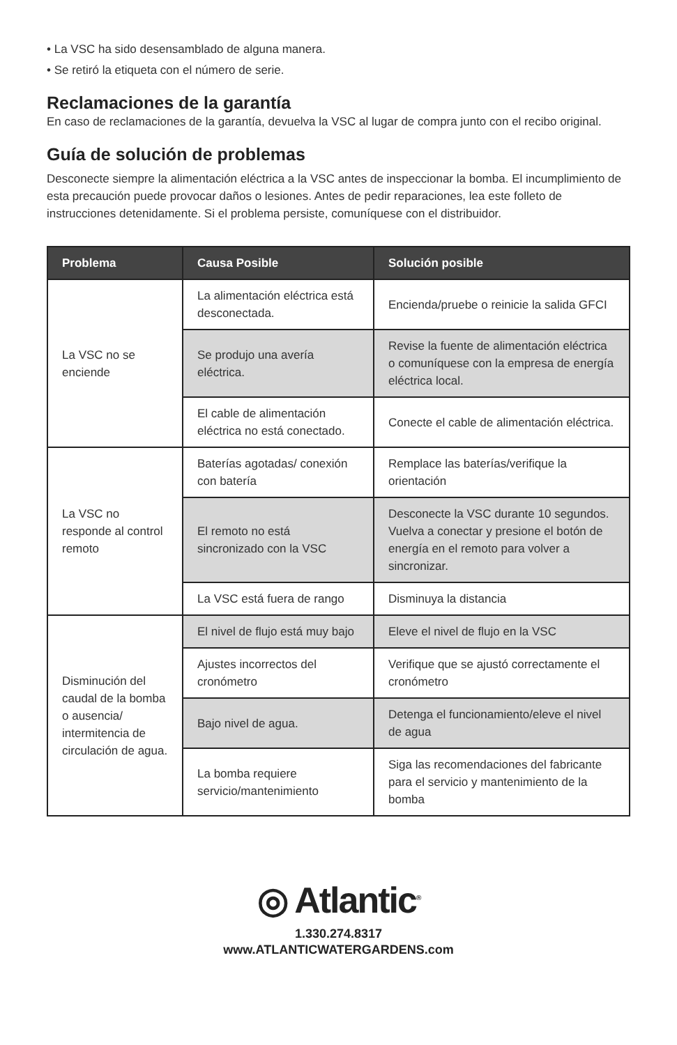• La VSC ha sido desensamblado de alguna manera.
• Se retiró la etiqueta con el número de serie.
Reclamaciones de la garantía
En caso de reclamaciones de la garantía, devuelva la VSC al lugar de compra junto con el recibo original.
Guía de solución de problemas
Desconecte siempre la alimentación eléctrica a la VSC antes de inspeccionar la bomba. El incumplimiento de esta precaución puede provocar daños o lesiones. Antes de pedir reparaciones, lea este folleto de instrucciones detenidamente. Si el problema persiste, comuníquese con el distribuidor.
| Problema | Causa Posible | Solución posible |
| --- | --- | --- |
| La VSC no se enciende | La alimentación eléctrica está desconectada. | Encienda/pruebe o reinicie la salida GFCI |
| | Se produjo una avería eléctrica. | Revise la fuente de alimentación eléctrica o comuníquese con la empresa de energía eléctrica local. |
| | El cable de alimentación eléctrica no está conectado. | Conecte el cable de alimentación eléctrica. |
| La VSC no responde al control remoto | Baterías agotadas/ conexión con batería | Remplace las baterías/verifique la orientación |
| | El remoto no está sincronizado con la VSC | Desconecte la VSC durante 10 segundos. Vuelva a conectar y presione el botón de energía en el remoto para volver a sincronizar. |
| | La VSC está fuera de rango | Disminuya la distancia |
| Disminución del caudal de la bomba o ausencia/ intermitencia de circulación de agua. | El nivel de flujo está muy bajo | Eleve el nivel de flujo en la VSC |
| | Ajustes incorrectos del cronómetro | Verifique que se ajustó correctamente el cronómetro |
| | Bajo nivel de agua. | Detenga el funcionamiento/eleve el nivel de agua |
| | La bomba requiere servicio/mantenimiento | Siga las recomendaciones del fabricante para el servicio y mantenimiento de la bomba |
◎ Atlantic<sup>®</sup>
1.330.274.8317
www.ATLANTICWATERGARDENS.com